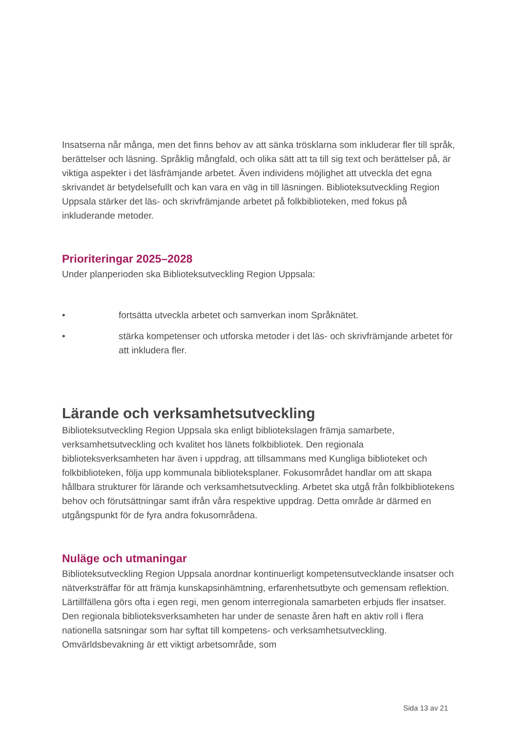Insatserna når många, men det finns behov av att sänka trösklarna som inkluderar fler till språk, berättelser och läsning. Språklig mångfald, och olika sätt att ta till sig text och berättelser på, är viktiga aspekter i det läsfrämjande arbetet. Även individens möjlighet att utveckla det egna skrivandet är betydelsefullt och kan vara en väg in till läsningen. Biblioteksutveckling Region Uppsala stärker det läs- och skrivfrämjande arbetet på folkbiblioteken, med fokus på inkluderande metoder.
Prioriteringar 2025–2028
Under planperioden ska Biblioteksutveckling Region Uppsala:
• fortsätta utveckla arbetet och samverkan inom Språknätet.
• stärka kompetenser och utforska metoder i det läs- och skrivfrämjande arbetet för att inkludera fler.
Lärande och verksamhetsutveckling
Biblioteksutveckling Region Uppsala ska enligt bibliotekslagen främja samarbete, verksamhetsutveckling och kvalitet hos länets folkbibliotek. Den regionala biblioteksverksamheten har även i uppdrag, att tillsammans med Kungliga biblioteket och folkbiblioteken, följa upp kommunala biblioteksplaner. Fokusområdet handlar om att skapa hållbara strukturer för lärande och verksamhetsutveckling. Arbetet ska utgå från folkbibliotekens behov och förutsättningar samt ifrån våra respektive uppdrag. Detta område är därmed en utgångspunkt för de fyra andra fokusområdena.
Nuläge och utmaningar
Biblioteksutveckling Region Uppsala anordnar kontinuerligt kompetensutvecklande insatser och nätverksträffar för att främja kunskapsinhämtning, erfarenhetsutbyte och gemensam reflektion. Lärtillfällena görs ofta i egen regi, men genom interregionala samarbeten erbjuds fler insatser. Den regionala biblioteksverksamheten har under de senaste åren haft en aktiv roll i flera nationella satsningar som har syftat till kompetens- och verksamhetsutveckling. Omvärldsbevakning är ett viktigt arbetsområde, som
Sida 13 av 21